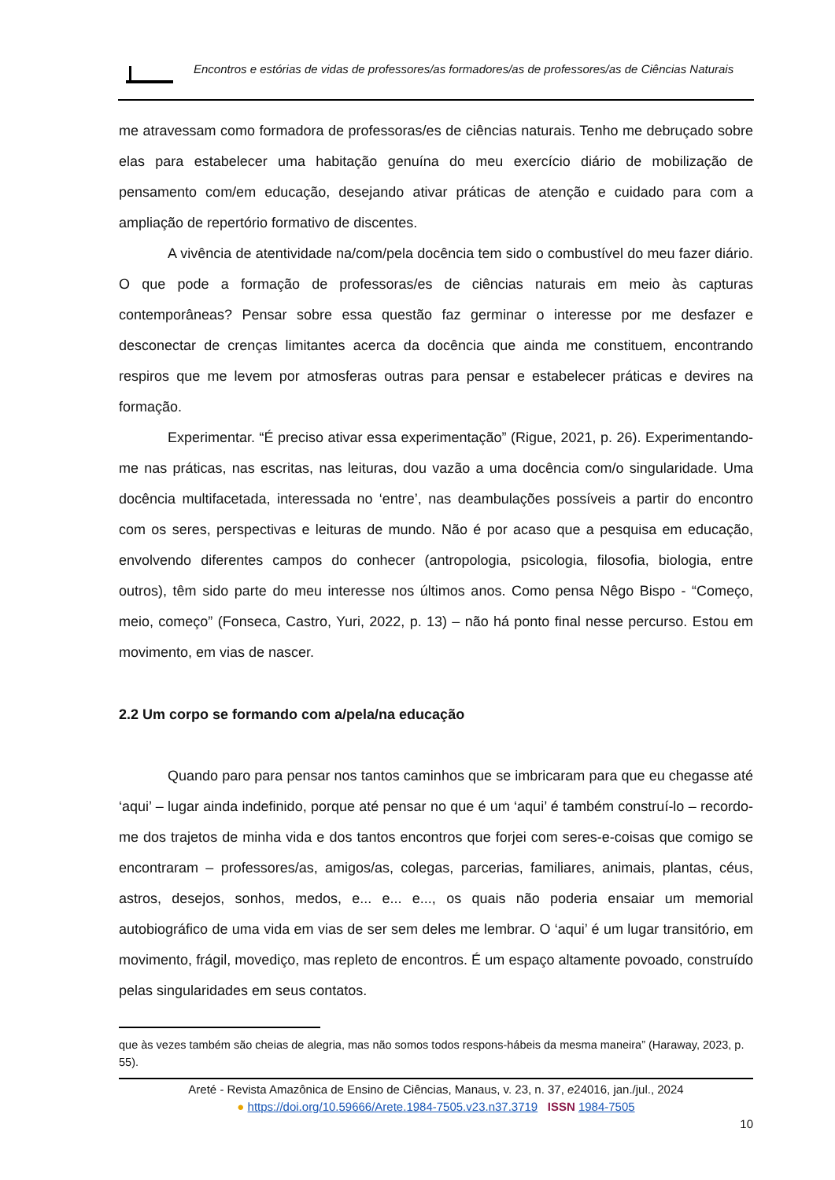Encontros e estórias de vidas de professores/as formadores/as de professores/as de Ciências Naturais
me atravessam como formadora de professoras/es de ciências naturais. Tenho me debruçado sobre elas para estabelecer uma habitação genuína do meu exercício diário de mobilização de pensamento com/em educação, desejando ativar práticas de atenção e cuidado para com a ampliação de repertório formativo de discentes.
A vivência de atentividade na/com/pela docência tem sido o combustível do meu fazer diário. O que pode a formação de professoras/es de ciências naturais em meio às capturas contemporâneas? Pensar sobre essa questão faz germinar o interesse por me desfazer e desconectar de crenças limitantes acerca da docência que ainda me constituem, encontrando respiros que me levem por atmosferas outras para pensar e estabelecer práticas e devires na formação.
Experimentar. “É preciso ativar essa experimentação” (Rigue, 2021, p. 26). Experimentando-me nas práticas, nas escritas, nas leituras, dou vazão a uma docência com/o singularidade. Uma docência multifacetada, interessada no ‘entre’, nas deambulações possíveis a partir do encontro com os seres, perspectivas e leituras de mundo. Não é por acaso que a pesquisa em educação, envolvendo diferentes campos do conhecer (antropologia, psicologia, filosofia, biologia, entre outros), têm sido parte do meu interesse nos últimos anos. Como pensa Nêgo Bispo - “Começo, meio, começo” (Fonseca, Castro, Yuri, 2022, p. 13) – não há ponto final nesse percurso. Estou em movimento, em vias de nascer.
2.2 Um corpo se formando com a/pela/na educação
Quando paro para pensar nos tantos caminhos que se imbricaram para que eu chegasse até ‘aqui’ – lugar ainda indefinido, porque até pensar no que é um ‘aqui’ é também construí-lo – recordo-me dos trajetos de minha vida e dos tantos encontros que forjei com seres-e-coisas que comigo se encontraram – professores/as, amigos/as, colegas, parcerias, familiares, animais, plantas, céus, astros, desejos, sonhos, medos, e... e... e..., os quais não poderia ensaiar um memorial autobiográfico de uma vida em vias de ser sem deles me lembrar. O ‘aqui’ é um lugar transitório, em movimento, frágil, movediço, mas repleto de encontros. É um espaço altamente povoado, construído pelas singularidades em seus contatos.
que às vezes também são cheias de alegria, mas não somos todos respons-hábeis da mesma maneira” (Haraway, 2023, p. 55).
Areté - Revista Amazônica de Ensino de Ciências, Manaus, v. 23, n. 37, e24016, jan./jul., 2024
● https://doi.org/10.59666/Arete.1984-7505.v23.n37.3719 ISSN 1984-7505
10